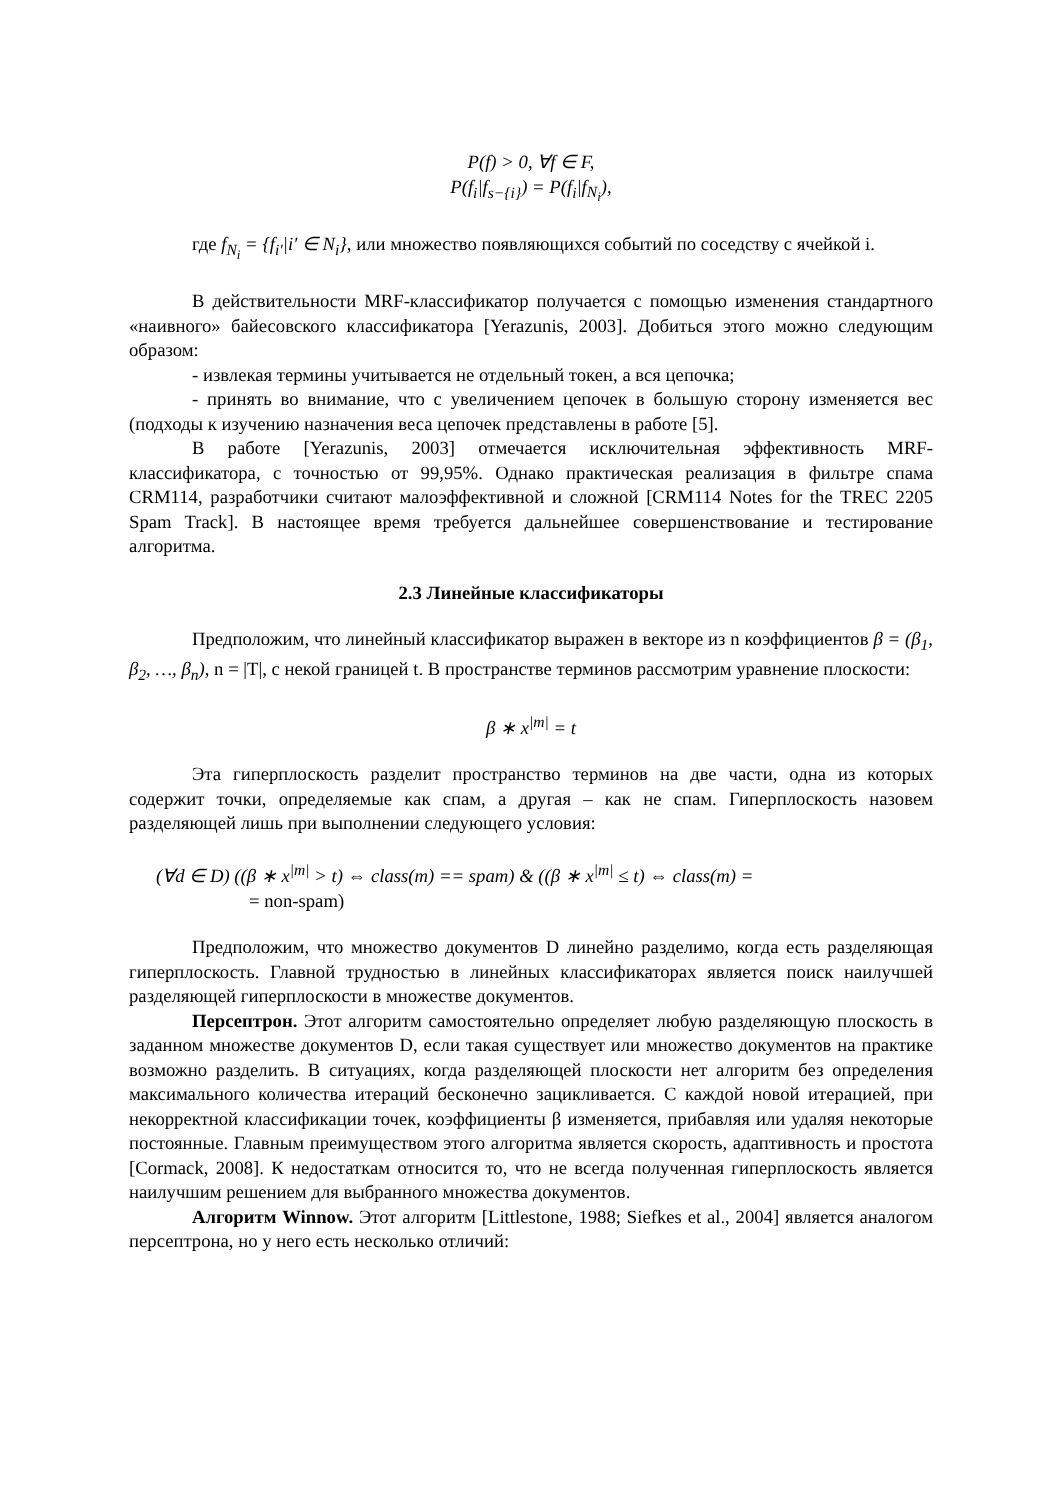P(f) > 0, ∀f ∈ F,
P(f<sub>i</sub>|f<sub>s−{i}</sub>) = P(f<sub>i</sub>|f<sub>N<sub>i</sub></sub>),
где f<sub>N<sub>i</sub></sub> = {f<sub>i′</sub>|i′ ∈ N<sub>i</sub>}, или множество появляющихся событий по соседству с ячейкой i.
В действительности MRF-классификатор получается с помощью изменения стандартного «наивного» байесовского классификатора [Yerazunis, 2003]. Добиться этого можно следующим образом:
- извлекая термины учитывается не отдельный токен, а вся цепочка;
- принять во внимание, что с увеличением цепочек в большую сторону изменяется вес (подходы к изучению назначения веса цепочек представлены в работе [5].
В работе [Yerazunis, 2003] отмечается исключительная эффективность MRF-классификатора, с точностью от 99,95%. Однако практическая реализация в фильтре спама CRM114, разработчики считают малоэффективной и сложной [CRM114 Notes for the TREC 2205 Spam Track]. В настоящее время требуется дальнейшее совершенствование и тестирование алгоритма.
2.3 Линейные классификаторы
Предположим, что линейный классификатор выражен в векторе из n коэффициентов β = (β<sub>1</sub>, β<sub>2</sub>, …, β<sub>n</sub>), n = |T|, с некой границей t. В пространстве терминов рассмотрим уравнение плоскости:
β ∗ x<sup>|m|</sup> = t
Эта гиперплоскость разделит пространство терминов на две части, одна из которых содержит точки, определяемые как спам, а другая – как не спам. Гиперплоскость назовем разделяющей лишь при выполнении следующего условия:
(∀d ∈ D) ((β ∗ x<sup>|m|</sup> > t) ⇔ class(m) == spam) & ((β ∗ x<sup>|m|</sup> ≤ t) ⇔ class(m) =
= non-spam)
Предположим, что множество документов D линейно разделимо, когда есть разделяющая гиперплоскость. Главной трудностью в линейных классификаторах является поиск наилучшей разделяющей гиперплоскости в множестве документов.
Персептрон. Этот алгоритм самостоятельно определяет любую разделяющую плоскость в заданном множестве документов D, если такая существует или множество документов на практике возможно разделить. В ситуациях, когда разделяющей плоскости нет алгоритм без определения максимального количества итераций бесконечно зацикливается. С каждой новой итерацией, при некорректной классификации точек, коэффициенты β изменяется, прибавляя или удаляя некоторые постоянные. Главным преимуществом этого алгоритма является скорость, адаптивность и простота [Cormack, 2008]. К недостаткам относится то, что не всегда полученная гиперплоскость является наилучшим решением для выбранного множества документов.
Алгоритм Winnow. Этот алгоритм [Littlestone, 1988; Siefkes et al., 2004] является аналогом персептрона, но у него есть несколько отличий: